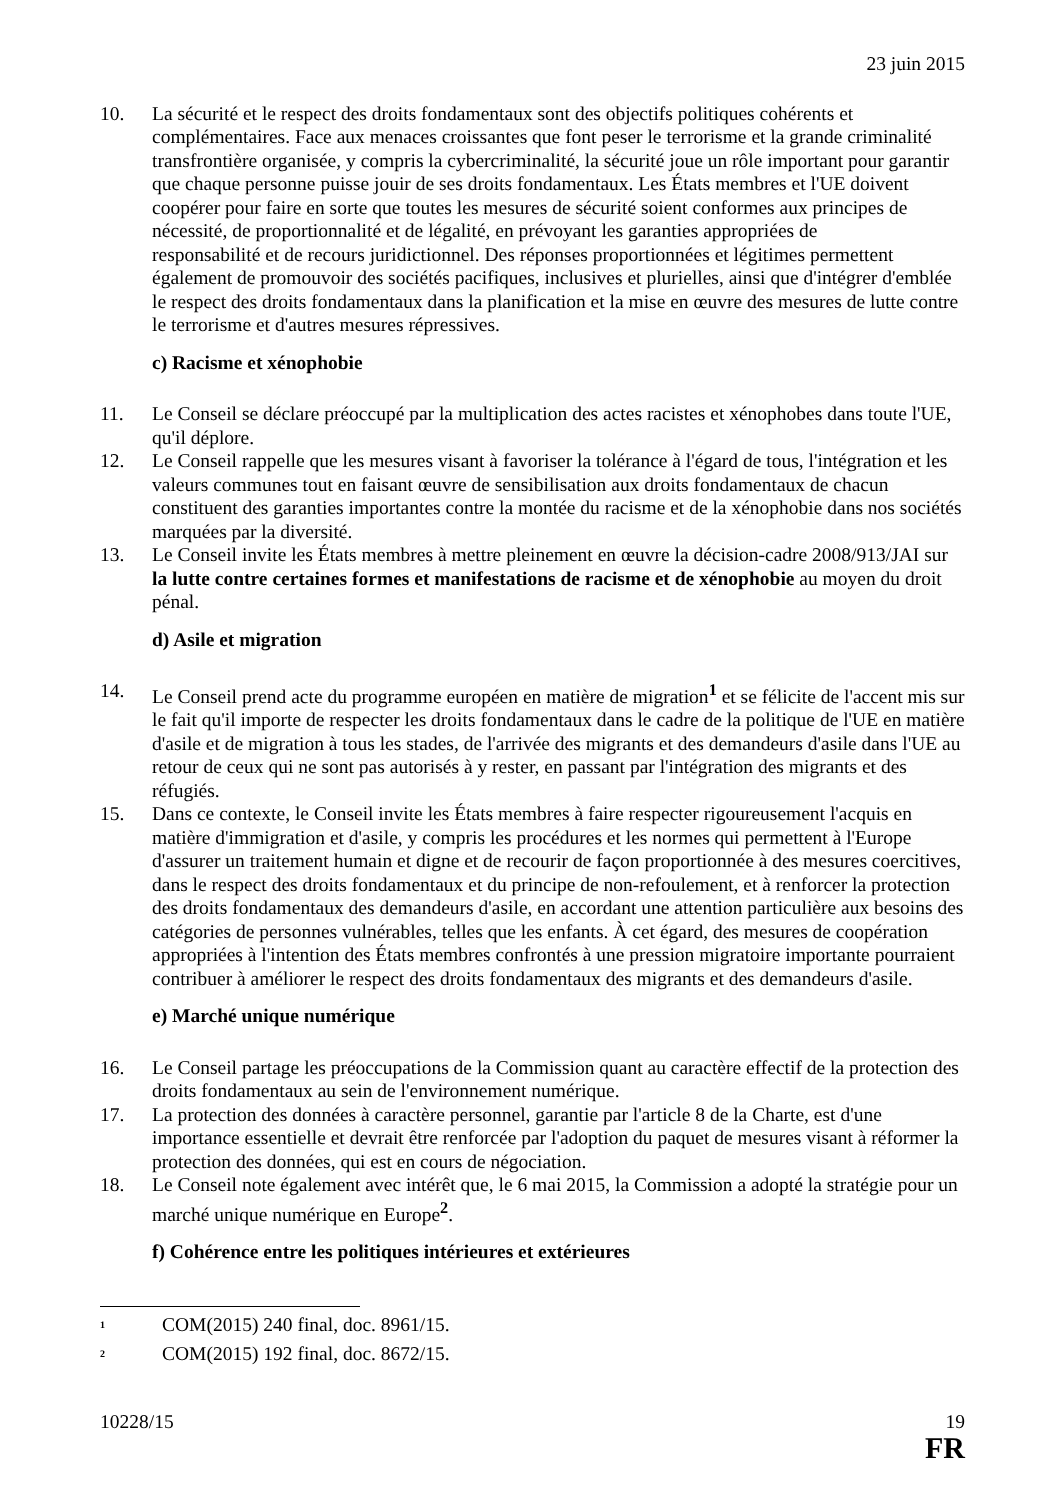23 juin 2015
10. La sécurité et le respect des droits fondamentaux sont des objectifs politiques cohérents et complémentaires. Face aux menaces croissantes que font peser le terrorisme et la grande criminalité transfrontière organisée, y compris la cybercriminalité, la sécurité joue un rôle important pour garantir que chaque personne puisse jouir de ses droits fondamentaux. Les États membres et l'UE doivent coopérer pour faire en sorte que toutes les mesures de sécurité soient conformes aux principes de nécessité, de proportionnalité et de légalité, en prévoyant les garanties appropriées de
responsabilité et de recours juridictionnel. Des réponses proportionnées et légitimes permettent également de promouvoir des sociétés pacifiques, inclusives et plurielles, ainsi que d'intégrer d'emblée le respect des droits fondamentaux dans la planification et la mise en œuvre des mesures de lutte contre le terrorisme et d'autres mesures répressives.
c) Racisme et xénophobie
11. Le Conseil se déclare préoccupé par la multiplication des actes racistes et xénophobes dans toute l'UE, qu'il déplore.
12. Le Conseil rappelle que les mesures visant à favoriser la tolérance à l'égard de tous, l'intégration et les valeurs communes tout en faisant œuvre de sensibilisation aux droits fondamentaux de chacun constituent des garanties importantes contre la montée du racisme et de la xénophobie dans nos sociétés marquées par la diversité.
13. Le Conseil invite les États membres à mettre pleinement en œuvre la décision-cadre 2008/913/JAI sur la lutte contre certaines formes et manifestations de racisme et de xénophobie au moyen du droit pénal.
d) Asile et migration
14. Le Conseil prend acte du programme européen en matière de migration<sup>1</sup> et se félicite de l'accent mis sur le fait qu'il importe de respecter les droits fondamentaux dans le cadre de la politique de l'UE en matière d'asile et de migration à tous les stades, de l'arrivée des migrants et des demandeurs d'asile dans l'UE au retour de ceux qui ne sont pas autorisés à y rester, en passant par l'intégration des migrants et des réfugiés.
15. Dans ce contexte, le Conseil invite les États membres à faire respecter rigoureusement l'acquis en matière d'immigration et d'asile, y compris les procédures et les normes qui permettent à l'Europe d'assurer un traitement humain et digne et de recourir de façon proportionnée à des mesures coercitives, dans le respect des droits fondamentaux et du principe de non-refoulement, et à renforcer la protection des droits fondamentaux des demandeurs d'asile, en accordant une attention particulière aux besoins des catégories de personnes vulnérables, telles que les enfants. À cet égard, des mesures de coopération appropriées à l'intention des États membres confrontés à une pression migratoire importante pourraient contribuer à améliorer le respect des droits fondamentaux des migrants et des demandeurs d'asile.
e) Marché unique numérique
16. Le Conseil partage les préoccupations de la Commission quant au caractère effectif de la protection des droits fondamentaux au sein de l'environnement numérique.
17. La protection des données à caractère personnel, garantie par l'article 8 de la Charte, est d'une importance essentielle et devrait être renforcée par l'adoption du paquet de mesures visant à réformer la protection des données, qui est en cours de négociation.
18. Le Conseil note également avec intérêt que, le 6 mai 2015, la Commission a adopté la stratégie pour un marché unique numérique en Europe<sup>2</sup>.
f) Cohérence entre les politiques intérieures et extérieures
<sup>1</sup>
COM(2015) 240 final, doc. 8961/15.
<sup>2</sup>
COM(2015) 192 final, doc. 8672/15.
10228/15 19
FR